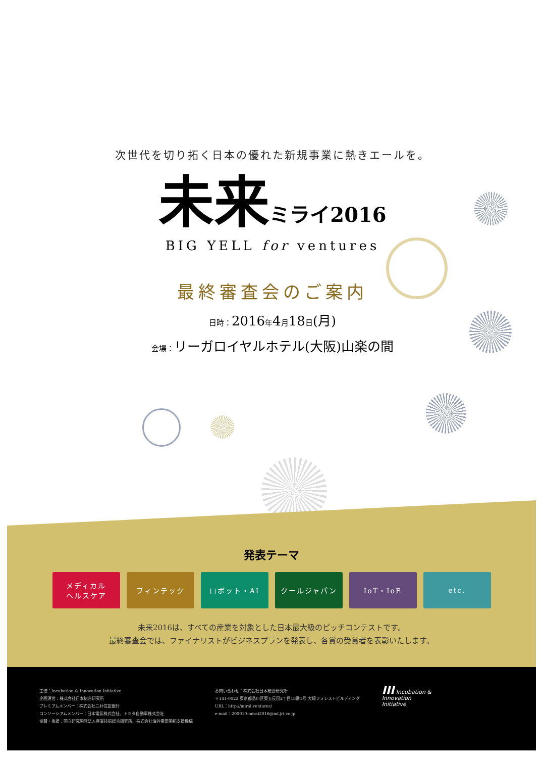次世代を切り拓く日本の優れた新規事業に熱きエールを。
未来ミライ2016
BIG YELL for ventures
最終審査会のご案内
日時：2016年4月18日(月)
会場：リーガロイヤルホテル(大阪)山楽の間
発表テーマ
メディカル
ヘルスケア
フィンテック ロボット・AI クールジャパン IoT・IoE etc.
未来2016は、すべての産業を対象とした日本最大級のピッチコンテストです。
最終審査会では、ファイナリストがビジネスプランを発表し、各賞の受賞者を表彰いたします。
主催：Incubation & Innovation Initiative
企画運営：株式会社日本総合研究所
プレミアムメンバー：株式会社三井住友銀行
コンソーシアムメンバー：日本電気株式会社、トヨタ自動車株式会社
協賛・後援：国立研究開発法人産業技術総合研究所、株式会社海外需要開拓支援機構
お問い合わせ：株式会社日本総合研究所
〒141-0022 東京都品川区東五反田2丁目18番1号 大崎フォレストビルディング
URL：http://mirai.ventures/
e-mail：200010-mirai2016@ml.jri.co.jp
III Incubation &
Innovation
Initiative